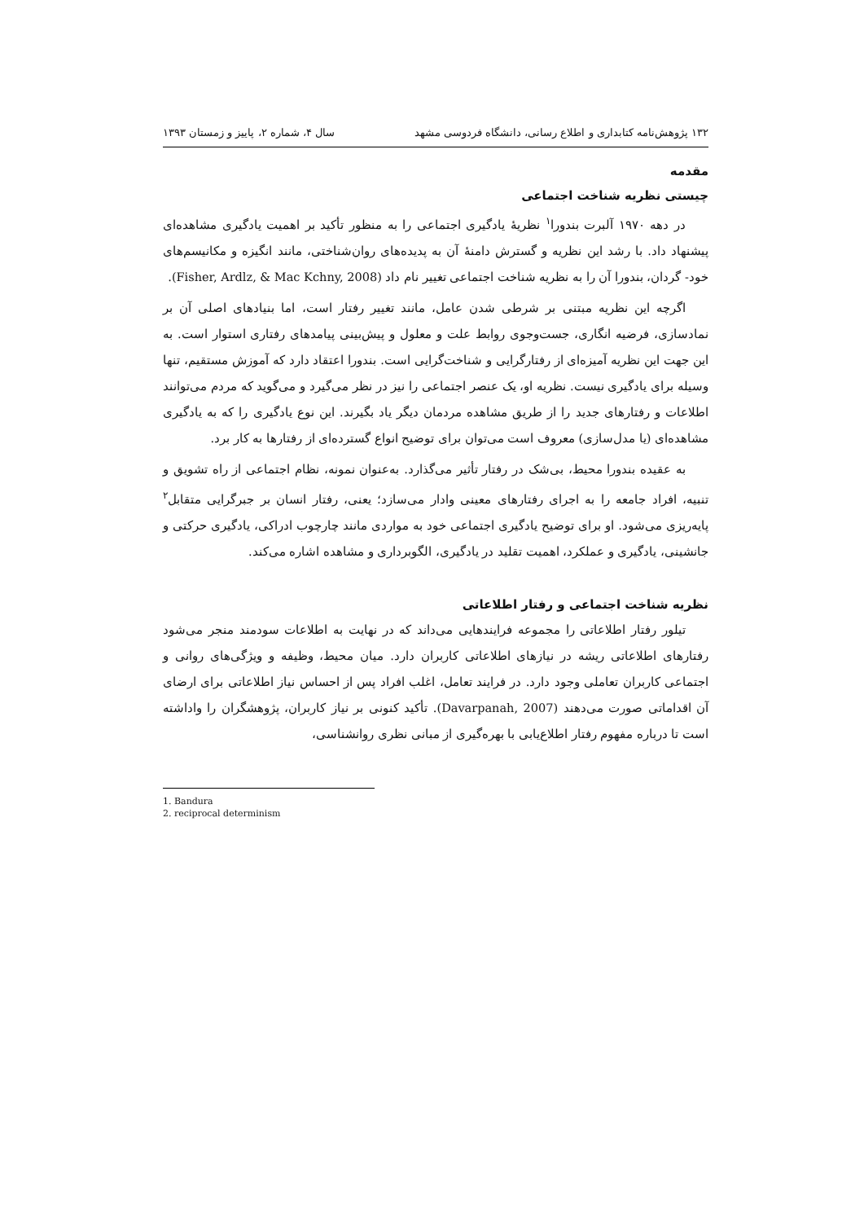۱۳۲ پژوهش‌نامه کتابداری و اطلاع رسانی، دانشگاه فردوسی مشهد سال ۴، شماره ۲، پاییز و زمستان ۱۳۹۳
مقدمه
چیستی نظریه شناخت اجتماعی
در دهه ۱۹۷۰ آلبرت بندورا<sup>۱</sup> نظریهٔ یادگیری اجتماعی را به منظور تأکید بر اهمیت یادگیری مشاهده‌ای پیشنهاد داد. با رشد این نظریه و گسترش دامنهٔ آن به پدیده‌های روان‌شناختی، مانند انگیزه و مکانیسم‌های خود- گردان، بندورا آن را به نظریه شناخت اجتماعی تغییر نام داد (Fisher, Ardlz, & Mac Kchny, 2008).
اگرچه این نظریه مبتنی بر شرطی شدن عامل، مانند تغییر رفتار است، اما بنیادهای اصلی آن بر نمادسازی، فرضیه انگاری، جست‌وجوی روابط علت و معلول و پیش‌بینی پیامدهای رفتاری استوار است. به این جهت این نظریه آمیزه‌ای از رفتارگرایی و شناخت‌گرایی است. بندورا اعتقاد دارد که آموزش مستقیم، تنها وسیله برای یادگیری نیست. نظریه او، یک عنصر اجتماعی را نیز در نظر می‌گیرد و می‌گوید که مردم می‌توانند اطلاعات و رفتارهای جدید را از طریق مشاهده مردمان دیگر یاد بگیرند. این نوع یادگیری را که به یادگیری مشاهده‌ای (یا مدل‌سازی) معروف است می‌توان برای توضیح انواع گسترده‌ای از رفتارها به کار برد.
به عقیده بندورا محیط، بی‌شک در رفتار تأثیر می‌گذارد. به‌عنوان نمونه، نظام اجتماعی از راه تشویق و تنبیه، افراد جامعه را به اجرای رفتارهای معینی وادار می‌سازد؛ یعنی، رفتار انسان بر جبرگرایی متقابل<sup>۲</sup> پایه‌ریزی می‌شود. او برای توضیح یادگیری اجتماعی خود به مواردی مانند چارچوب ادراکی، یادگیری حرکتی و جانشینی، یادگیری و عملکرد، اهمیت تقلید در یادگیری، الگوبرداری و مشاهده اشاره می‌کند.
نظریه شناخت اجتماعی و رفتار اطلاعاتی
تیلور رفتار اطلاعاتی را مجموعه فرایندهایی می‌داند که در نهایت به اطلاعات سودمند منجر می‌شود رفتارهای اطلاعاتی ریشه در نیازهای اطلاعاتی کاربران دارد. میان محیط، وظیفه و ویژگی‌های روانی و اجتماعی کاربران تعاملی وجود دارد. در فرایند تعامل، اغلب افراد پس از احساس نیاز اطلاعاتی برای ارضای آن اقداماتی صورت می‌دهند (Davarpanah, 2007). تأکید کنونی بر نیاز کاربران، پژوهشگران را واداشته است تا درباره مفهوم رفتار اطلاع‌یابی با بهره‌گیری از مبانی نظری روانشناسی،
1. Bandura
2. reciprocal determinism